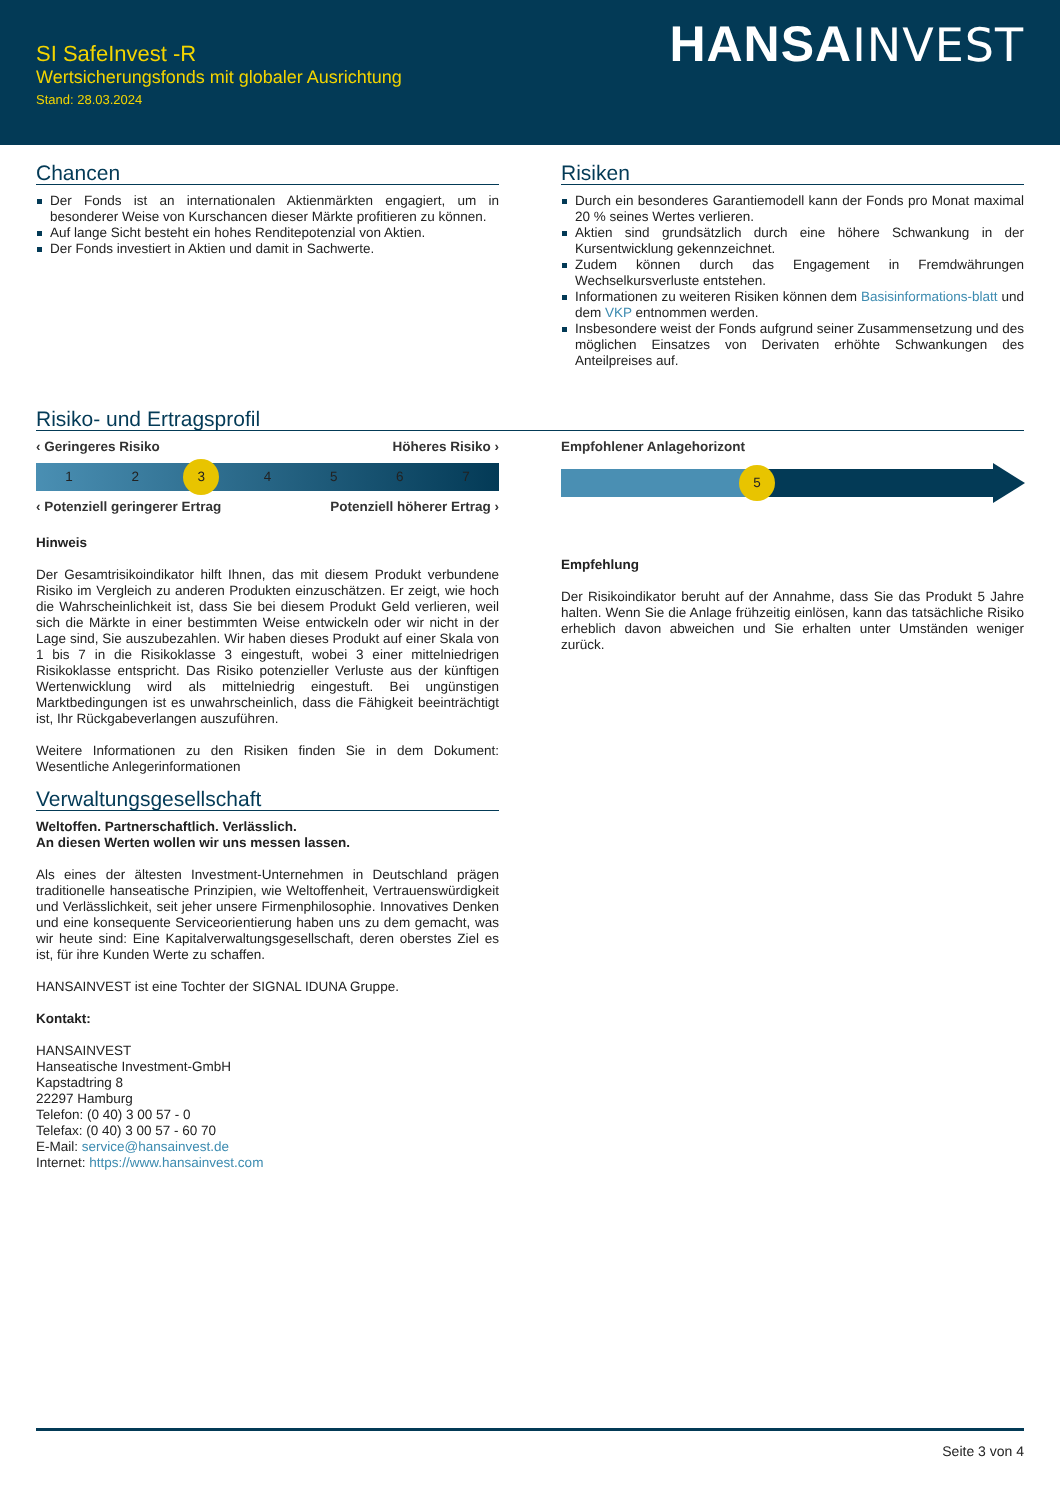SI SafeInvest -R
Wertsicherungsfonds mit globaler Ausrichtung
Stand: 28.03.2024
HANSA INVEST
Chancen
Der Fonds ist an internationalen Aktienmärkten engagiert, um in besonderer Weise von Kurschancen dieser Märkte profitieren zu können.
Auf lange Sicht besteht ein hohes Renditepotenzial von Aktien.
Der Fonds investiert in Aktien und damit in Sachwerte.
Risiken
Durch ein besonderes Garantiemodell kann der Fonds pro Monat maximal 20 % seines Wertes verlieren.
Aktien sind grundsätzlich durch eine höhere Schwankung in der Kursentwicklung gekennzeichnet.
Zudem können durch das Engagement in Fremdwährungen Wechselkursverluste entstehen.
Informationen zu weiteren Risiken können dem Basisinformations-blatt und dem VKP entnommen werden.
Insbesondere weist der Fonds aufgrund seiner Zusammensetzung und des möglichen Einsatzes von Derivaten erhöhte Schwankungen des Anteilpreises auf.
Risiko- und Ertragsprofil
‹ Geringeres Risiko Höheres Risiko ›
1 2
3
4 5 6 7
‹ Potenziell geringerer Ertrag Potenziell höherer Ertrag ›
Hinweis
Der Gesamtrisikoindikator hilft Ihnen, das mit diesem Produkt verbundene Risiko im Vergleich zu anderen Produkten einzuschätzen. Er zeigt, wie hoch die Wahrscheinlichkeit ist, dass Sie bei diesem Produkt Geld verlieren, weil sich die Märkte in einer bestimmten Weise entwickeln oder wir nicht in der Lage sind, Sie auszubezahlen. Wir haben dieses Produkt auf einer Skala von 1 bis 7 in die Risikoklasse 3 eingestuft, wobei 3 einer mittelniedrigen Risikoklasse entspricht. Das Risiko potenzieller Verluste aus der künftigen Wertenwicklung wird als mittelniedrig eingestuft. Bei ungünstigen Marktbedingungen ist es unwahrscheinlich, dass die Fähigkeit beeinträchtigt ist, Ihr Rückgabeverlangen auszuführen.
Weitere Informationen zu den Risiken finden Sie in dem Dokument: Wesentliche Anlegerinformationen
Verwaltungsgesellschaft
Weltoffen. Partnerschaftlich. Verlässlich.
An diesen Werten wollen wir uns messen lassen.
Als eines der ältesten Investment-Unternehmen in Deutschland prägen traditionelle hanseatische Prinzipien, wie Weltoffenheit, Vertrauenswürdigkeit und Verlässlichkeit, seit jeher unsere Firmenphilosophie. Innovatives Denken und eine konsequente Serviceorientierung haben uns zu dem gemacht, was wir heute sind: Eine Kapitalverwaltungsgesellschaft, deren oberstes Ziel es ist, für ihre Kunden Werte zu schaffen.
HANSAINVEST ist eine Tochter der SIGNAL IDUNA Gruppe.
Kontakt:
HANSAINVEST
Hanseatische Investment-GmbH
Kapstadtring 8
22297 Hamburg
Telefon: (0 40) 3 00 57 - 0
Telefax: (0 40) 3 00 57 - 60 70
E-Mail: service@hansainvest.de
Internet: https://www.hansainvest.com
Empfohlener Anlagehorizont
5
Empfehlung
Der Risikoindikator beruht auf der Annahme, dass Sie das Produkt 5 Jahre halten. Wenn Sie die Anlage frühzeitig einlösen, kann das tatsächliche Risiko erheblich davon abweichen und Sie erhalten unter Umständen weniger zurück.
Seite 3 von 4